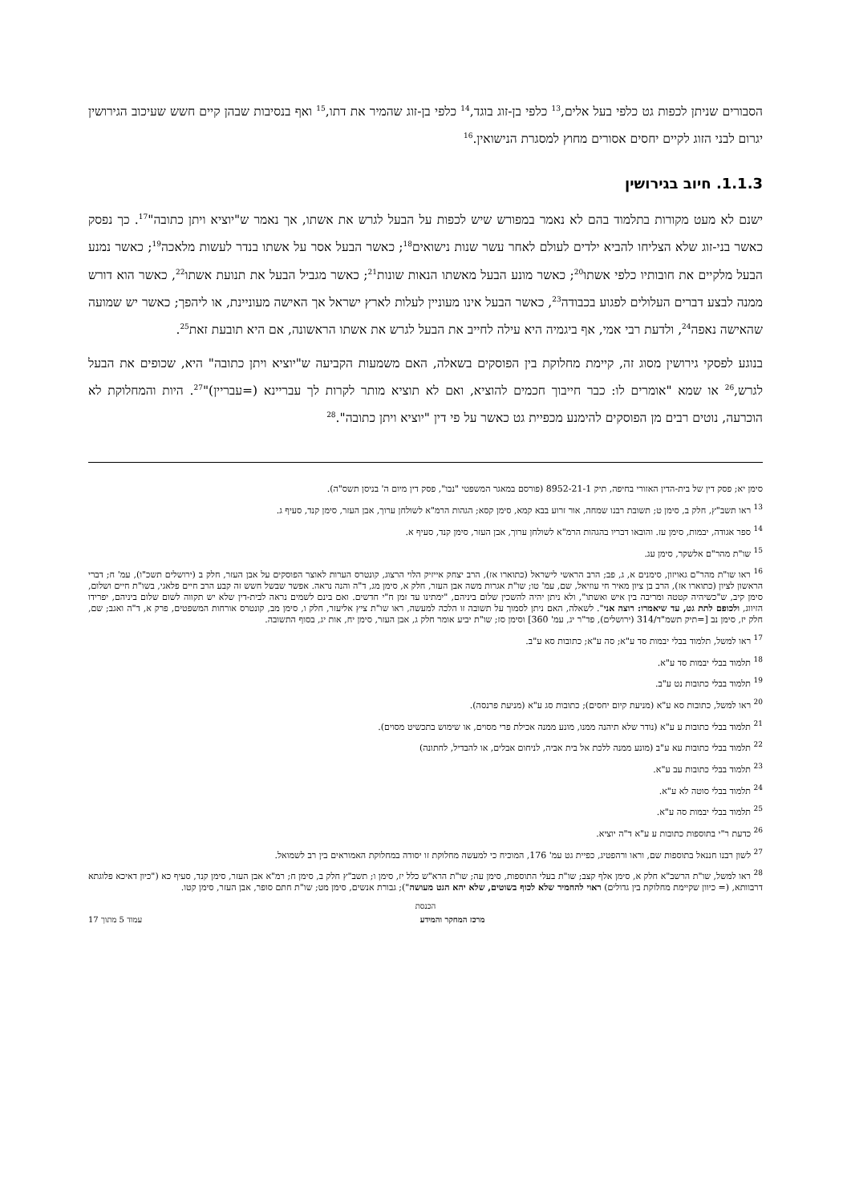הסבורים שניתן לכפות גט כלפי בעל אלים,<sup>13</sup> כלפי בן-זוג בוגד,<sup>14</sup> כלפי בן-זוג שהמיר את דתו,<sup>15</sup> ואף בנסיבות שבהן קיים חשש שעיכוב הגירושין יגרום לבני הזוג לקיים יחסים אסורים מחוץ למסגרת הנישואין.<sup>16</sup>
1.1.3. חיוב בגירושין
ישנם לא מעט מקורות בתלמוד בהם לא נאמר במפורש שיש לכפות על הבעל לגרש את אשתו, אך נאמר ש"יוציא ויתן כתובה"<sup>17</sup>. כך נפסק כאשר בני-זוג שלא הצליחו להביא ילדים לעולם לאחר עשר שנות נישואים<sup>18</sup>; כאשר הבעל אסר על אשתו בנדר לעשות מלאכה<sup>19</sup>; כאשר נמנע הבעל מלקיים את חובותיו כלפי אשתו<sup>20</sup>; כאשר מונע הבעל מאשתו הנאות שונות<sup>21</sup>; כאשר מגביל הבעל את תנועת אשתו<sup>22</sup>, כאשר הוא דורש ממנה לבצע דברים העלולים לפגוע בכבודה<sup>23</sup>, כאשר הבעל אינו מעוניין לעלות לארץ ישראל אך האישה מעוניינת, או ליהפך; כאשר יש שמועה שהאישה נאפה<sup>24</sup>, ולדעת רבי אמי, אף ביגמיה היא עילה לחייב את הבעל לגרש את אשתו הראשונה, אם היא תובעת זאת<sup>25</sup>.
בנוגע לפסקי גירושין מסוג זה, קיימת מחלוקת בין הפוסקים בשאלה, האם משמעות הקביעה ש"יוציא ויתן כתובה" היא, שכופים את הבעל לגרש,<sup>26</sup> או שמא "אומרים לו: כבר חייבוך חכמים להוציא, ואם לא תוציא מותר לקרות לך עבריינא (=עבריין)"<sup>27</sup>. היות והמחלוקת לא הוכרעה, נוטים רבים מן הפוסקים להימנע מכפיית גט כאשר על פי דין "יוציא ויתן כתובה".<sup>28</sup>
סימן יא; פסק דין של בית-הדין האזורי בחיפה, תיק 8952-21-1 (פורסם במאגר המשפטי "נבו", פסק דין מיום ה' בניסן תשס"ה).
<sup>13</sup> ראו תשב"ץ, חלק ב, סימן ט; תשובת רבנו שמחה, אור זרוע בבא קמא, סימן קסא; הגהות הרמ"א לשולחן ערוך, אבן העזר, סימן קנד, סעיף ג.
<sup>14</sup> ספר אגודה, יבמות, סימן עז. והובאו דבריו בהגהות הרמ"א לשולחן ערוך, אבן העזר, סימן קנד, סעיף א.
<sup>15</sup> שו"ת מהר"ם אלשקר, סימן עג.
<sup>16</sup> ראו שו"ת מהר"ם גאויזון, סימנים א, ג, פב; הרב הראשי לישראל (כתוארו אז), הרב יצחק אייזיק הלוי הרצוג, קונטרס הערות לאוצר הפוסקים על אבן העזר, חלק ב (ירושלים תשכ"ו), עמ' ח; דברי הראשון לציון (כתוארו אז), הרב בן ציון מאיר חי עוזיאל, שם, עמ' טו; שו"ת אגרות משה אבן העזר, חלק א, סימן מג, ד"ה והנה נראה. אפשר שבשל חשש זה קבע הרב חיים פלאגי, בשו"ת חיים ושלום, סימן קיב, ש"כשיהיה קטטה ומריבה בין איש ואשתו", ולא ניתן יהיה להשכין שלום ביניהם, "ימתינו עד זמן ח"י חדשים. ואם בינם לשמים נראה לבית-דין שלא יש תקווה לשום שלום ביניהם, יפרידו הזיווג, ולכופם לתת גט, עד שיאמרו: רוצה אני". לשאלה, האם ניתן לסמוך על תשובה זו הלכה למעשה, ראו שו"ת ציץ אליעזר, חלק ו, סימן מב, קונטרס אורחות המשפטים, פרק א, ד"ה ואגב; שם, חלק יז, סימן נב [=תיק תשמ"ד/314 (ירושלים), פד"ר יג, עמ' 360] וסימן סז; שו"ת יביע אומר חלק ג, אבן העזר, סימן יח, אות יג, בסוף התשובה.
<sup>17</sup> ראו למשל, תלמוד בבלי יבמות סד ע"א; סה ע"א; כתובות סא ע"ב.
<sup>18</sup> תלמוד בבלי יבמות סד ע"א.
<sup>19</sup> תלמוד בבלי כתובות נט ע"ב.
<sup>20</sup> ראו למשל, כתובות סא ע"א (מניעת קיום יחסים); כתובות סג ע"א (מניעת פרנסה).
<sup>21</sup> תלמוד בבלי כתובות ע ע"א (נודר שלא תיהנה ממנו, מונע ממנה אכילת פרי מסוים, או שימוש בתכשיט מסוים).
<sup>22</sup> תלמוד בבלי כתובות עא ע"ב (מונע ממנה ללכת אל בית אביה, לניחום אבלים, או להבדיל, לחתונה)
<sup>23</sup> תלמוד בבלי כתובות עב ע"א.
<sup>24</sup> תלמוד בבלי סוטה לא ע"א.
<sup>25</sup> תלמוד בבלי יבמות סה ע"א.
<sup>26</sup> כדעת ר"י בתוספות כתובות ע ע"א ד"ה יוציא.
<sup>27</sup> לשון רבנו חננאל בתוספות שם, וראו ורהפטיג, כפיית גט עמ' 176, המוכיח כי למעשה מחלוקת זו יסודה במחלוקת האמוראים בין רב לשמואל.
<sup>28</sup> ראו למשל, שו"ת הרשב"א חלק א, סימן אלף קצב; שו"ת בעלי התוספות, סימן עה; שו"ת הרא"ש כלל יז, סימן ו; תשב"ץ חלק ב, סימן ח; רמ"א אבן העזר, סימן קנד, סעיף כא ("כיון דאיכא פלוגתא דרבוותא, (= כיוון שקיימת מחלוקת בין גדולים) ראוי להחמיר שלא לכוף בשוטים, שלא יהא הגט מעושה"); גבורת אנשים, סימן מט; שו"ת חתם סופר, אבן העזר, סימן קטו.
הכנסת
מרכז המחקר והמידע עמוד 5 מתוך 17